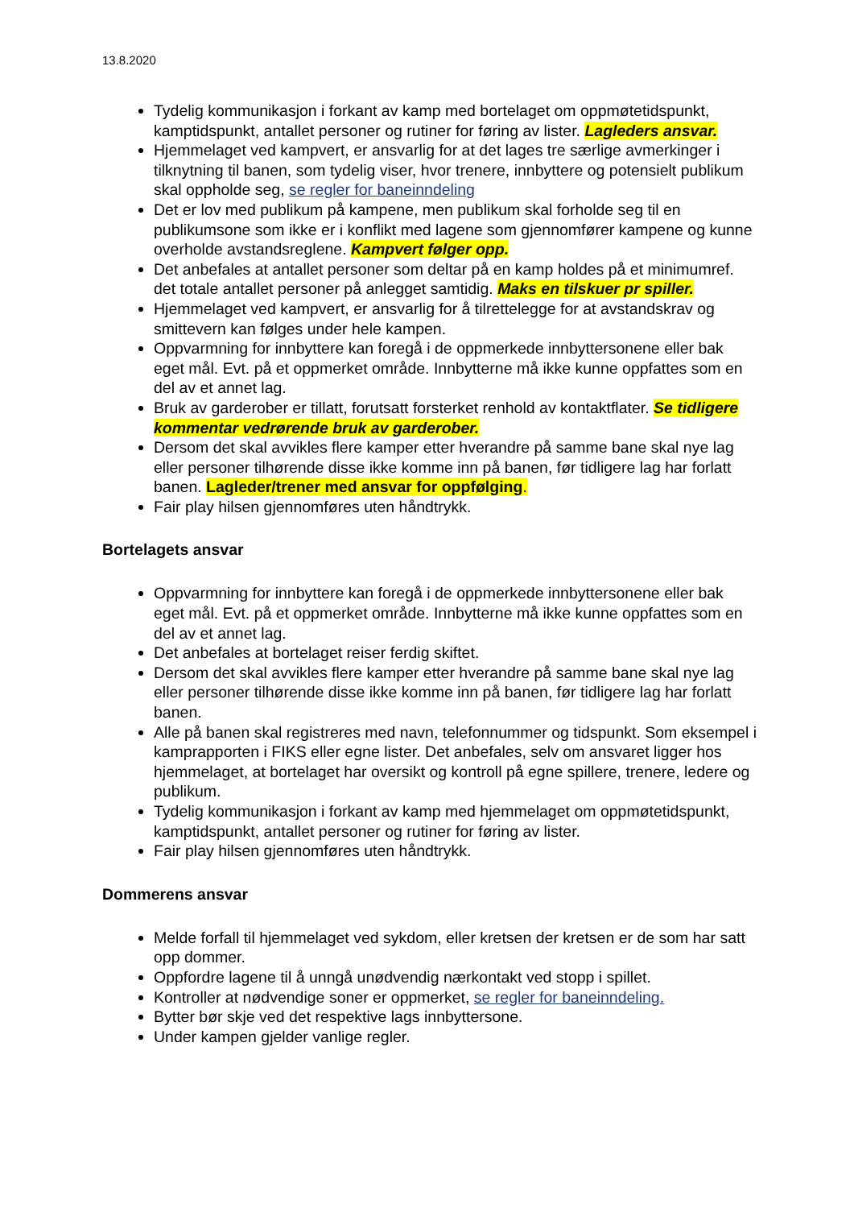13.8.2020
Tydelig kommunikasjon i forkant av kamp med bortelaget om oppmøtetidspunkt, kamptidspunkt, antallet personer og rutiner for føring av lister. Lagleders ansvar.
Hjemmelaget ved kampvert, er ansvarlig for at det lages tre særlige avmerkinger i tilknytning til banen, som tydelig viser, hvor trenere, innbyttere og potensielt publikum skal oppholde seg, se regler for baneinndeling
Det er lov med publikum på kampene, men publikum skal forholde seg til en publikumsone som ikke er i konflikt med lagene som gjennomfører kampene og kunne overholde avstandsreglene. Kampvert følger opp.
Det anbefales at antallet personer som deltar på en kamp holdes på et minimumref. det totale antallet personer på anlegget samtidig. Maks en tilskuer pr spiller.
Hjemmelaget ved kampvert, er ansvarlig for å tilrettelegge for at avstandskrav og smittevern kan følges under hele kampen.
Oppvarmning for innbyttere kan foregå i de oppmerkede innbyttersonene eller bak eget mål. Evt. på et oppmerket område. Innbytterne må ikke kunne oppfattes som en del av et annet lag.
Bruk av garderober er tillatt, forutsatt forsterket renhold av kontaktflater. Se tidligere kommentar vedrørende bruk av garderober.
Dersom det skal avvikles flere kamper etter hverandre på samme bane skal nye lag eller personer tilhørende disse ikke komme inn på banen, før tidligere lag har forlatt banen. Lagleder/trener med ansvar for oppfølging.
Fair play hilsen gjennomføres uten håndtrykk.
Bortelagets ansvar
Oppvarmning for innbyttere kan foregå i de oppmerkede innbyttersonene eller bak eget mål. Evt. på et oppmerket område. Innbytterne må ikke kunne oppfattes som en del av et annet lag.
Det anbefales at bortelaget reiser ferdig skiftet.
Dersom det skal avvikles flere kamper etter hverandre på samme bane skal nye lag eller personer tilhørende disse ikke komme inn på banen, før tidligere lag har forlatt banen.
Alle på banen skal registreres med navn, telefonnummer og tidspunkt. Som eksempel i kamprapporten i FIKS eller egne lister. Det anbefales, selv om ansvaret ligger hos hjemmelaget, at bortelaget har oversikt og kontroll på egne spillere, trenere, ledere og publikum.
Tydelig kommunikasjon i forkant av kamp med hjemmelaget om oppmøtetidspunkt, kamptidspunkt, antallet personer og rutiner for føring av lister.
Fair play hilsen gjennomføres uten håndtrykk.
Dommerens ansvar
Melde forfall til hjemmelaget ved sykdom, eller kretsen der kretsen er de som har satt opp dommer.
Oppfordre lagene til å unngå unødvendig nærkontakt ved stopp i spillet.
Kontroller at nødvendige soner er oppmerket, se regler for baneinndeling.
Bytter bør skje ved det respektive lags innbyttersone.
Under kampen gjelder vanlige regler.